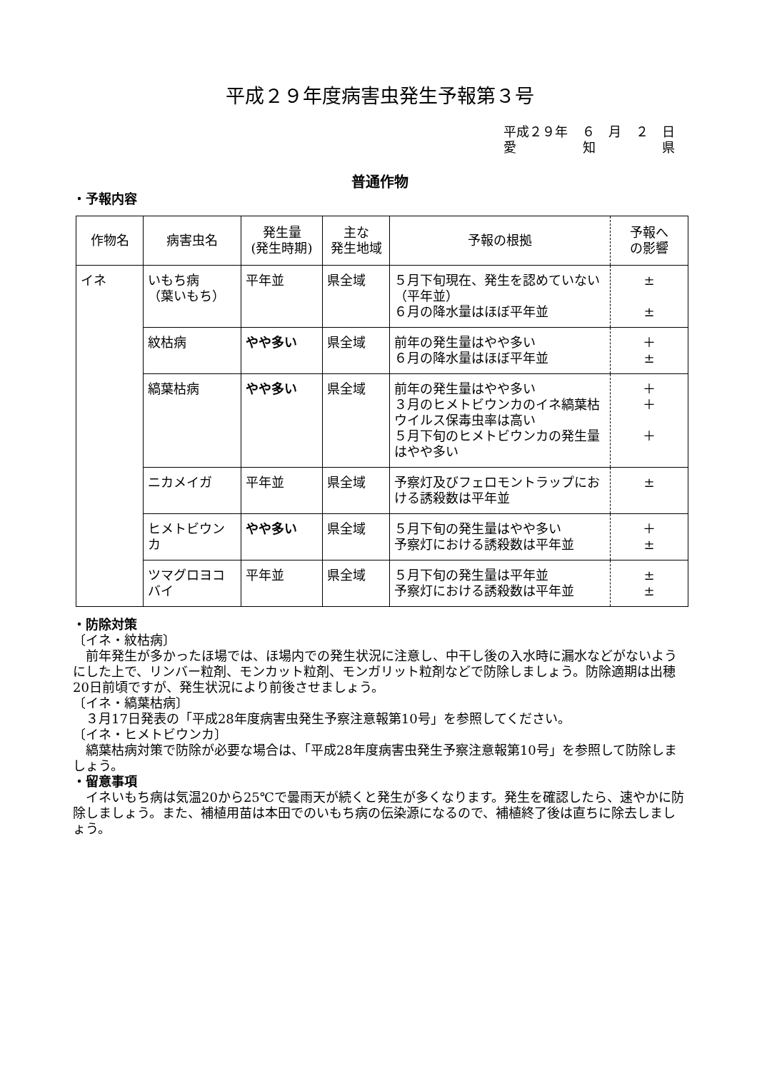平成２９年度病害虫発生予報第３号
平成２９年 ６ 月 ２ 日
愛 知 県
普通作物
・予報内容
| 作物名 | 病害虫名 | 発生量 (発生時期) | 主な 発生地域 | 予報の根拠 | 予報へ の影響 |
| --- | --- | --- | --- | --- | --- |
| イネ | いもち病 （葉いもち） | 平年並 | 県全域 | ５月下旬現在、発生を認めていない（平年並） ６月の降水量はほぼ平年並 | ± ± |
| | 紋枯病 | やや多い | 県全域 | 前年の発生量はやや多い ６月の降水量はほぼ平年並 | ＋ ± |
| | 縞葉枯病 | やや多い | 県全域 | 前年の発生量はやや多い ３月のヒメトビウンカのイネ縞葉枯ウイルス保毒虫率は高い ５月下旬のヒメトビウンカの発生量はやや多い | ＋ ＋ ＋ |
| | ニカメイガ | 平年並 | 県全域 | 予察灯及びフェロモントラップにおける誘殺数は平年並 | ± |
| | ヒメトビウンカ | やや多い | 県全域 | ５月下旬の発生量はやや多い 予察灯における誘殺数は平年並 | ＋ ± |
| | ツマグロヨコバイ | 平年並 | 県全域 | ５月下旬の発生量は平年並 予察灯における誘殺数は平年並 | ± ± |
・防除対策
〔イネ・紋枯病〕
前年発生が多かったほ場では、ほ場内での発生状況に注意し、中干し後の入水時に漏水などがないようにした上で、リンバー粒剤、モンカット粒剤、モンガリット粒剤などで防除しましょう。防除適期は出穂20日前頃ですが、発生状況により前後させましょう。
〔イネ・縞葉枯病〕
３月17日発表の「平成28年度病害虫発生予察注意報第10号」を参照してください。
〔イネ・ヒメトビウンカ〕
縞葉枯病対策で防除が必要な場合は、「平成28年度病害虫発生予察注意報第10号」を参照して防除しましょう。
・留意事項
イネいもち病は気温20から25℃で曇雨天が続くと発生が多くなります。発生を確認したら、速やかに防除しましょう。また、補植用苗は本田でのいもち病の伝染源になるので、補植終了後は直ちに除去しましょう。